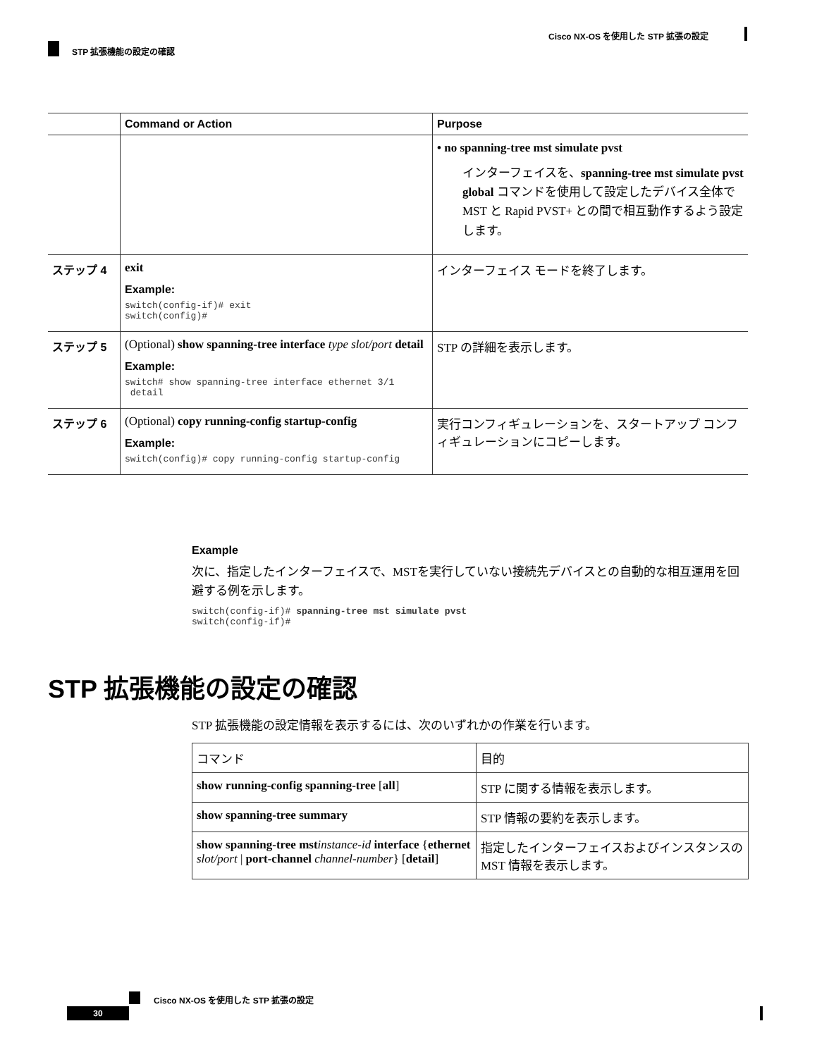Cisco NX-OS を使用した STP 拡張の設定
STP 拡張機能の設定の確認
| | Command or Action | Purpose |
| --- | --- | --- |
| | | • no spanning-tree mst simulate pvst インターフェイスを、 spanning-tree mst simulate pvst global コマンドを使用して設定したデバイス全体で MST と Rapid PVST+ との間で相互動作するよう設定します。 |
| ステップ 4 | exit Example: switch(config-if)# exit switch(config)# | インターフェイス モードを終了します。 |
| ステップ 5 | (Optional) show spanning-tree interface type slot/port detail Example: switch# show spanning-tree interface ethernet 3/1 detail | STP の詳細を表示します。 |
| ステップ 6 | (Optional) copy running-config startup-config Example: switch(config)# copy running-config startup-config | 実行コンフィギュレーションを、スタートアップ コンフィギュレーションにコピーします。 |
Example
次に、指定したインターフェイスで、MSTを実行していない接続先デバイスとの自動的な相互運用を回避する例を示します。
switch(config-if)# spanning-tree mst simulate pvst switch(config-if)#
STP 拡張機能の設定の確認
STP 拡張機能の設定情報を表示するには、次のいずれかの作業を行います。
| コマンド | 目的 |
| show running-config spanning-tree [ all ] | STP に関する情報を表示します。 |
| show spanning-tree summary | STP 情報の要約を表示します。 |
| show spanning-tree mst instance-id interface { ethernet slot/port / port-channel channel-number } [ detail ] | 指定したインターフェイスおよびインスタンスの MST 情報を表示します。 |
Cisco NX-OS を使用した STP 拡張の設定
30